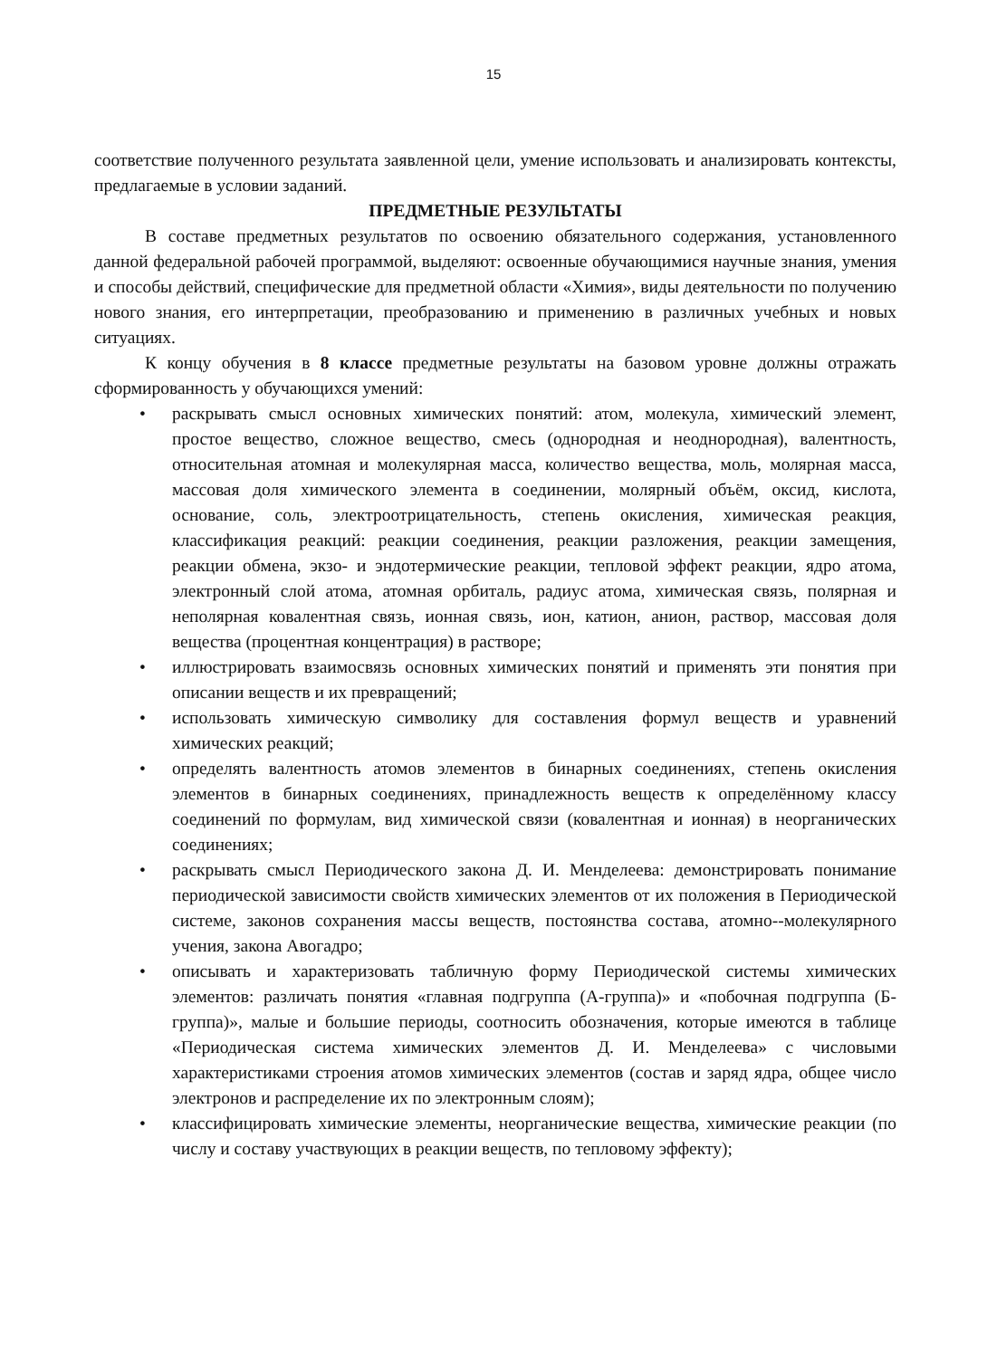15
соответствие полученного результата заявленной цели, умение использовать и анализировать контексты, предлагаемые в условии заданий.
ПРЕДМЕТНЫЕ РЕЗУЛЬТАТЫ
В составе предметных результатов по освоению обязательного содержания, установленного данной федеральной рабочей программой, выделяют: освоенные обучающимися научные знания, умения и способы действий, специфические для предметной области «Химия», виды деятельности по получению нового знания, его интерпретации, преобразованию и применению в различных учебных и новых ситуациях.
К концу обучения в 8 классе предметные результаты на базовом уровне должны отражать сформированность у обучающихся умений:
• раскрывать смысл основных химических понятий: атом, молекула, химический элемент, простое вещество, сложное вещество, смесь (однородная и неоднородная), валентность, относительная атомная и молекулярная масса, количество вещества, моль, молярная масса, массовая доля химического элемента в соединении, молярный объём, оксид, кислота, основание, соль, электроотрицательность, степень окисления, химическая реакция, классификация реакций: реакции соединения, реакции разложения, реакции замещения, реакции обмена, экзо- и эндотермические реакции, тепловой эффект реакции, ядро атома, электронный слой атома, атомная орбиталь, радиус атома, химическая связь, полярная и неполярная ковалентная связь, ионная связь, ион, катион, анион, раствор, массовая доля вещества (процентная концентрация) в растворе;
• иллюстрировать взаимосвязь основных химических понятий и применять эти понятия при описании веществ и их превращений;
• использовать химическую символику для составления формул веществ и уравнений химических реакций;
• определять валентность атомов элементов в бинарных соединениях, степень окисления элементов в бинарных соединениях, принадлежность веществ к определённому классу соединений по формулам, вид химической связи (ковалентная и ионная) в неорганических соединениях;
• раскрывать смысл Периодического закона Д. И. Менделеева: демонстрировать понимание периодической зависимости свойств химических элементов от их положения в Периодической системе, законов сохранения массы веществ, постоянства состава, атомно--молекулярного учения, закона Авогадро;
• описывать и характеризовать табличную форму Периодической системы химических элементов: различать понятия «главная подгруппа (А-группа)» и «побочная подгруппа (Б-группа)», малые и большие периоды, соотносить обозначения, которые имеются в таблице «Периодическая система химических элементов Д. И. Менделеева» с числовыми характеристиками строения атомов химических элементов (состав и заряд ядра, общее число электронов и распределение их по электронным слоям);
• классифицировать химические элементы, неорганические вещества, химические реакции (по числу и составу участвующих в реакции веществ, по тепловому эффекту);